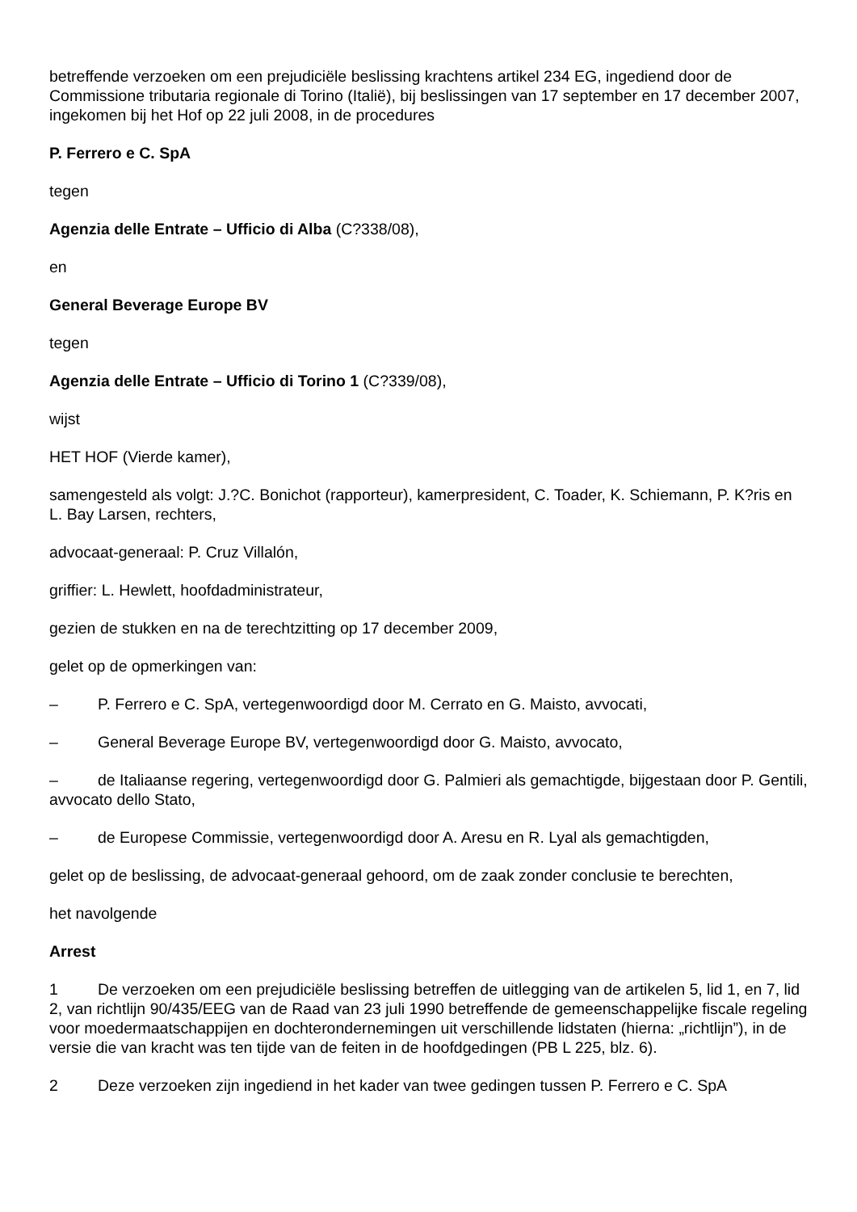betreffende verzoeken om een prejudiciële beslissing krachtens artikel 234 EG, ingediend door de Commissione tributaria regionale di Torino (Italië), bij beslissingen van 17 september en 17 december 2007, ingekomen bij het Hof op 22 juli 2008, in de procedures
P. Ferrero e C. SpA
tegen
Agenzia delle Entrate – Ufficio di Alba (C?338/08),
en
General Beverage Europe BV
tegen
Agenzia delle Entrate – Ufficio di Torino 1 (C?339/08),
wijst
HET HOF (Vierde kamer),
samengesteld als volgt: J.?C. Bonichot (rapporteur), kamerpresident, C. Toader, K. Schiemann, P. K?ris en L. Bay Larsen, rechters,
advocaat-generaal: P. Cruz Villalón,
griffier: L. Hewlett, hoofdadministrateur,
gezien de stukken en na de terechtzitting op 17 december 2009,
gelet op de opmerkingen van:
– P. Ferrero e C. SpA, vertegenwoordigd door M. Cerrato en G. Maisto, avvocati,
– General Beverage Europe BV, vertegenwoordigd door G. Maisto, avvocato,
– de Italiaanse regering, vertegenwoordigd door G. Palmieri als gemachtigde, bijgestaan door P. Gentili, avvocato dello Stato,
– de Europese Commissie, vertegenwoordigd door A. Aresu en R. Lyal als gemachtigden,
gelet op de beslissing, de advocaat-generaal gehoord, om de zaak zonder conclusie te berechten,
het navolgende
Arrest
1 De verzoeken om een prejudiciële beslissing betreffen de uitlegging van de artikelen 5, lid 1, en 7, lid 2, van richtlijn 90/435/EEG van de Raad van 23 juli 1990 betreffende de gemeenschappelijke fiscale regeling voor moedermaatschappijen en dochterondernemingen uit verschillende lidstaten (hierna: „richtlijn”), in de versie die van kracht was ten tijde van de feiten in de hoofdgedingen (PB L 225, blz. 6).
2 Deze verzoeken zijn ingediend in het kader van twee gedingen tussen P. Ferrero e C. SpA